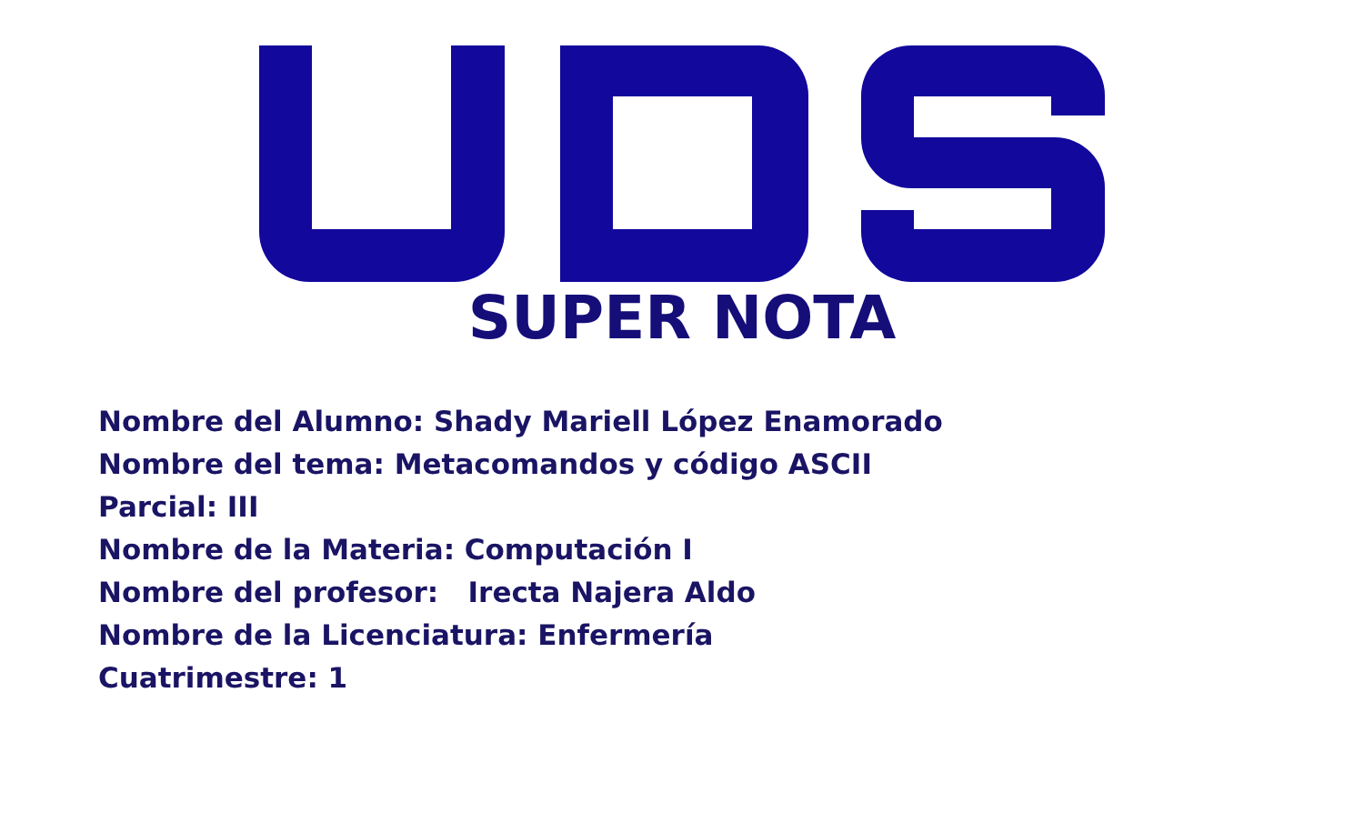SUPER NOTA
Nombre del Alumno: Shady Mariell López Enamorado
Nombre del tema: Metacomandos y código ASCII
Parcial: III
Nombre de la Materia: Computación I
Nombre del profesor: Irecta Najera Aldo
Nombre de la Licenciatura: Enfermería
Cuatrimestre: 1